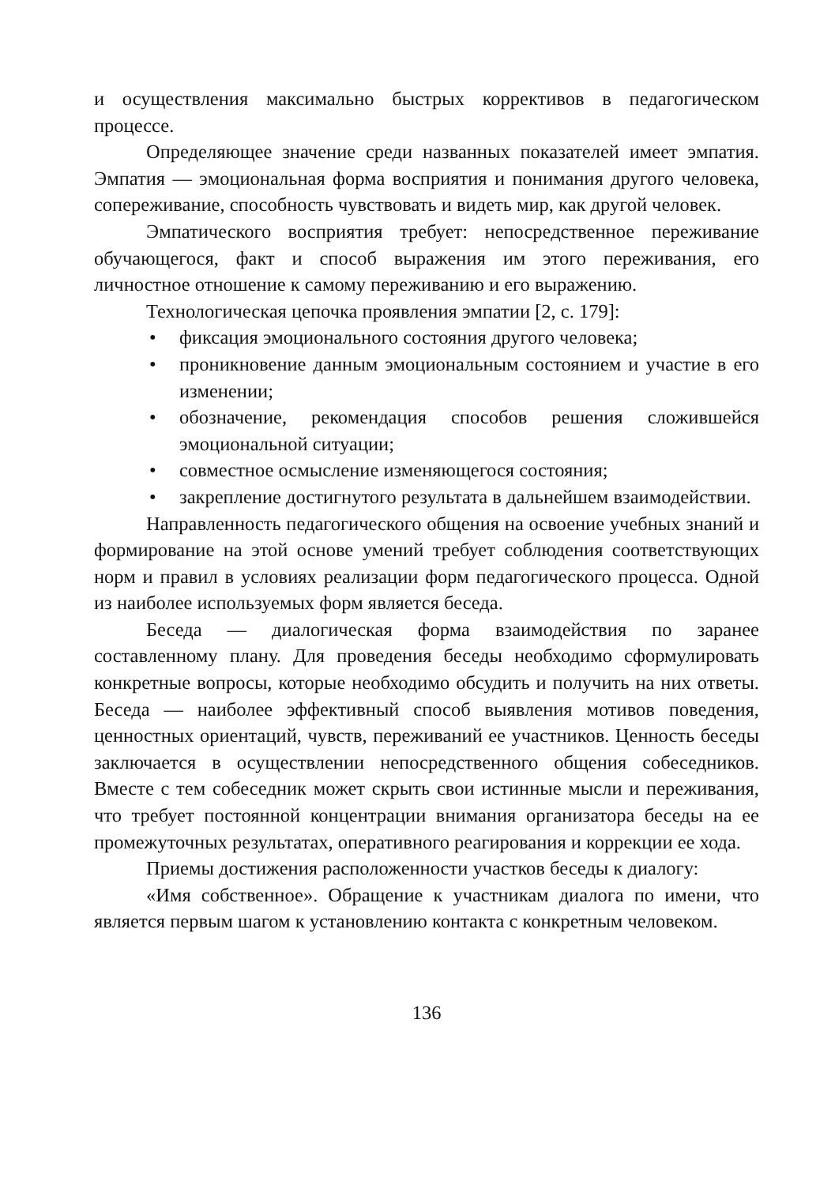и осуществления максимально быстрых коррективов в педагогическом процессе.
Определяющее значение среди названных показателей имеет эмпатия. Эмпатия — эмоциональная форма восприятия и понимания другого человека, сопереживание, способность чувствовать и видеть мир, как другой человек.
Эмпатического восприятия требует: непосредственное переживание обучающегося, факт и способ выражения им этого переживания, его личностное отношение к самому переживанию и его выражению.
Технологическая цепочка проявления эмпатии [2, с. 179]:
• фиксация эмоционального состояния другого человека;
• проникновение данным эмоциональным состоянием и участие в его изменении;
• обозначение, рекомендация способов решения сложившейся эмоциональной ситуации;
• совместное осмысление изменяющегося состояния;
• закрепление достигнутого результата в дальнейшем взаимодействии.
Направленность педагогического общения на освоение учебных знаний и формирование на этой основе умений требует соблюдения соответствующих норм и правил в условиях реализации форм педагогического процесса. Одной из наиболее используемых форм является беседа.
Беседа — диалогическая форма взаимодействия по заранее составленному плану. Для проведения беседы необходимо сформулировать конкретные вопросы, которые необходимо обсудить и получить на них ответы. Беседа — наиболее эффективный способ выявления мотивов поведения, ценностных ориентаций, чувств, переживаний ее участников. Ценность беседы заключается в осуществлении непосредственного общения собеседников. Вместе с тем собеседник может скрыть свои истинные мысли и переживания, что требует постоянной концентрации внимания организатора беседы на ее промежуточных результатах, оперативного реагирования и коррекции ее хода.
Приемы достижения расположенности участков беседы к диалогу:
«Имя собственное». Обращение к участникам диалога по имени, что является первым шагом к установлению контакта с конкретным человеком.
136